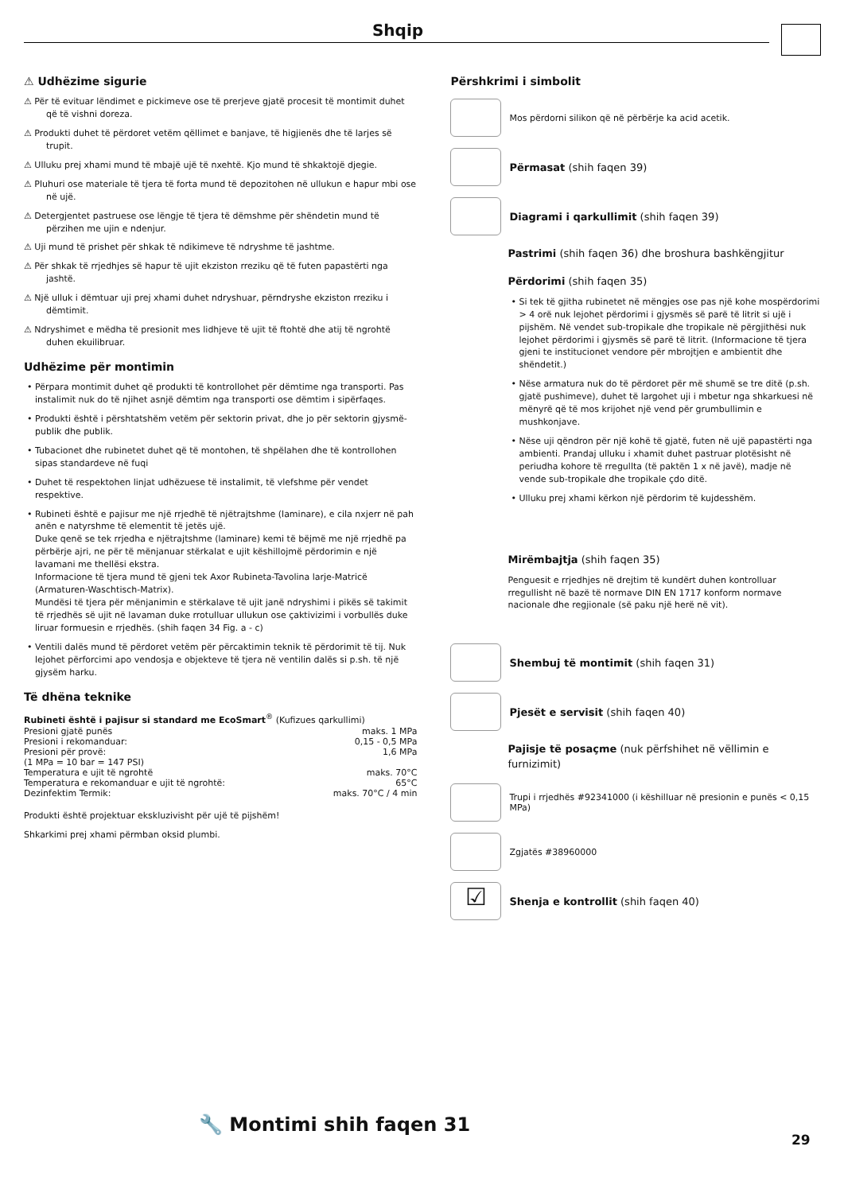Shqip
⚠ Udhëzime sigurie
⚠ Për të evituar lëndimet e pickimeve ose të prerjeve gjatë procesit të montimit duhet që të vishni doreza.
⚠ Produkti duhet të përdoret vetëm qëllimet e banjave, të higjienës dhe të larjes së trupit.
⚠ Ulluku prej xhami mund të mbajë ujë të nxehtë. Kjo mund të shkaktojë djegie.
⚠ Pluhuri ose materiale të tjera të forta mund të depozitohen në ullukun e hapur mbi ose në ujë.
⚠ Detergjentet pastruese ose lëngje të tjera të dëmshme për shëndetin mund të përzihen me ujin e ndenjur.
⚠ Uji mund të prishet për shkak të ndikimeve të ndryshme të jashtme.
⚠ Për shkak të rrjedhjes së hapur të ujit ekziston rreziku që të futen papastërti nga jashtë.
⚠ Një ulluk i dëmtuar uji prej xhami duhet ndryshuar, përndryshe ekziston rreziku i dëmtimit.
⚠ Ndryshimet e mëdha të presionit mes lidhjeve të ujit të ftohtë dhe atij të ngrohtë duhen ekuilibruar.
Udhëzime për montimin
• Përpara montimit duhet që produkti të kontrollohet për dëmtime nga transporti. Pas instalimit nuk do të njihet asnjë dëmtim nga transporti ose dëmtim i sipërfaqes.
• Produkti është i përshtatshëm vetëm për sektorin privat, dhe jo për sektorin gjysmë-publik dhe publik.
• Tubacionet dhe rubinetet duhet që të montohen, të shpëlahen dhe të kontrollohen sipas standardeve në fuqi
• Duhet të respektohen linjat udhëzuese të instalimit, të vlefshme për vendet respektive.
• Rubineti është e pajisur me një rrjedhë të njëtrajtshme (laminare), e cila nxjerr në pah anën e natyrshme të elementit të jetës ujë.
Duke qenë se tek rrjedha e njëtrajtshme (laminare) kemi të bëjmë me një rrjedhë pa përbërje ajri, ne për të mënjanuar stërkalat e ujit këshillojmë përdorimin e një lavamani me thellësi ekstra.
Informacione të tjera mund të gjeni tek Axor Rubineta-Tavolina larje-Matricë (Armaturen-Waschtisch-Matrix).
Mundësi të tjera për mënjanimin e stërkalave të ujit janë ndryshimi i pikës së takimit të rrjedhës së ujit në lavaman duke rrotulluar ullukun ose çaktivizimi i vorbullës duke liruar formuesin e rrjedhës. (shih faqen 34 Fig. a - c)
• Ventili dalës mund të përdoret vetëm për përcaktimin teknik të përdorimit të tij. Nuk lejohet përforcimi apo vendosja e objekteve të tjera në ventilin dalës si p.sh. të një gjysëm harku.
Të dhëna teknike
Rubineti është i pajisur si standard me EcoSmart<sup>®</sup> (Kufizues qarkullimi)
| Presioni gjatë punës | maks. 1 MPa |
| Presioni i rekomanduar: | 0,15 - 0,5 MPa |
| Presioni për provë: | 1,6 MPa |
| (1 MPa = 10 bar = 147 PSI) | |
| Temperatura e ujit të ngrohtë | maks. 70°C |
| Temperatura e rekomanduar e ujit të ngrohtë: | 65°C |
| Dezinfektim Termik: | maks. 70°C / 4 min |
Produkti është projektuar ekskluzivisht për ujë të pijshëm!
Shkarkimi prej xhami përmban oksid plumbi.
Përshkrimi i simbolit
Mos përdorni silikon që në përbërje ka acid acetik.
Përmasat (shih faqen 39)
Diagrami i qarkullimit (shih faqen 39)
Pastrimi (shih faqen 36) dhe broshura bashkëngjitur
Përdorimi (shih faqen 35)
• Si tek të gjitha rubinetet në mëngjes ose pas një kohe mospërdorimi > 4 orë nuk lejohet përdorimi i gjysmës së parë të litrit si ujë i pijshëm. Në vendet sub-tropikale dhe tropikale në përgjithësi nuk lejohet përdorimi i gjysmës së parë të litrit. (Informacione të tjera gjeni te institucionet vendore për mbrojtjen e ambientit dhe shëndetit.)
• Nëse armatura nuk do të përdoret për më shumë se tre ditë (p.sh. gjatë pushimeve), duhet të largohet uji i mbetur nga shkarkuesi në mënyrë që të mos krijohet një vend për grumbullimin e mushkonjave.
• Nëse uji qëndron për një kohë të gjatë, futen në ujë papastërti nga ambienti. Prandaj ulluku i xhamit duhet pastruar plotësisht në periudha kohore të rregullta (të paktën 1 x në javë), madje në vende sub-tropikale dhe tropikale çdo ditë.
• Ulluku prej xhami kërkon një përdorim të kujdesshëm.
Mirëmbajtja (shih faqen 35)
Penguesit e rrjedhjes në drejtim të kundërt duhen kontrolluar rregullisht në bazë të normave DIN EN 1717 konform normave nacionale dhe regjionale (së paku një herë në vit).
Shembuj të montimit (shih faqen 31)
Pjesët e servisit (shih faqen 40)
Pajisje të posaçme (nuk përfshihet në vëllimin e furnizimit)
Trupi i rrjedhës #92341000 (i këshilluar në presionin e punës < 0,15 MPa)
Zgjatës #38960000
☑
Shenja e kontrollit (shih faqen 40)
🔧 Montimi shih faqen 31
29